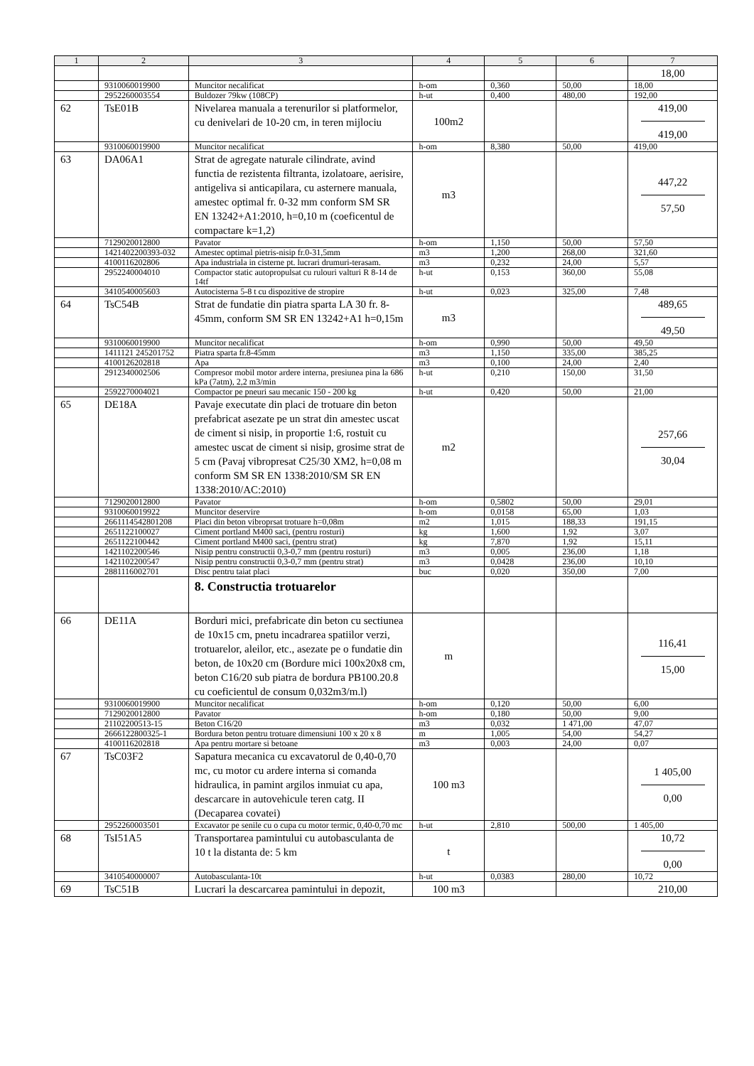| 1 | 2 | 3 | 4 | 5 | 6 | 7 |
| --- | --- | --- | --- | --- | --- | --- |
| | | | | | | 18,00 |
| | 9310060019900 | Muncitor necalificat | h-om | 0,360 | 50,00 | 18,00 |
| | 2952260003554 | Buldozer 79kw (108CP) | h-ut | 0,400 | 480,00 | 192,00 |
| 62 | TsE01B | Nivelarea manuala a terenurilor si platformelor, cu denivelari de 10-20 cm, in teren mijlociu | 100m2 | | | 419,00 419,00 |
| | 9310060019900 | Muncitor necalificat | h-om | 8,380 | 50,00 | 419,00 |
| 63 | DA06A1 | Strat de agregate naturale cilindrate, avind functia de rezistenta filtranta, izolatoare, aerisire, antigeliva si anticapilara, cu asternere manuala, amestec optimal fr. 0-32 mm conform SM SR EN 13242+A1:2010, h=0,10 m (coeficentul de compactare k=1,2) | m3 | | | 447,22 57,50 |
| | 7129020012800 | Pavator | h-om | 1,150 | 50,00 | 57,50 |
| | 1421402200393-032 | Amestec optimal pietris-nisip fr.0-31,5mm | m3 | 1,200 | 268,00 | 321,60 |
| | 4100116202806 | Apa industriala in cisterne pt. lucrari drumuri-terasam. | m3 | 0,232 | 24,00 | 5,57 |
| | 2952240004010 | Compactor static autopropulsat cu rulouri valturi R 8-14 de 14tf | h-ut | 0,153 | 360,00 | 55,08 |
| | 3410540005603 | Autocisterna 5-8 t cu dispozitive de stropire | h-ut | 0,023 | 325,00 | 7,48 |
| 64 | TsC54B | Strat de fundatie din piatra sparta LA 30 fr. 8-45mm, conform SM SR EN 13242+A1 h=0,15m | m3 | | | 489,65 49,50 |
| | 9310060019900 | Muncitor necalificat | h-om | 0,990 | 50,00 | 49,50 |
| | 1411121 245201752 | Piatra sparta fr.8-45mm | m3 | 1,150 | 335,00 | 385,25 |
| | 4100126202818 | Apa | m3 | 0,100 | 24,00 | 2,40 |
| | 2912340002506 | Compresor mobil motor ardere interna, presiunea pina la 686 kPa (7atm), 2,2 m3/min | h-ut | 0,210 | 150,00 | 31,50 |
| | 2592270004021 | Compactor pe pneuri sau mecanic 150 - 200 kg | h-ut | 0,420 | 50,00 | 21,00 |
| 65 | DE18A | Pavaje executate din placi de trotuare din beton prefabricat asezate pe un strat din amestec uscat de ciment si nisip, in proportie 1:6, rostuit cu amestec uscat de ciment si nisip, grosime strat de 5 cm (Pavaj vibropresat C25/30 XM2, h=0,08 m conform SM SR EN 1338:2010/SM SR EN 1338:2010/AC:2010) | m2 | | | 257,66 30,04 |
| | 7129020012800 | Pavator | h-om | 0,5802 | 50,00 | 29,01 |
| | 9310060019922 | Muncitor deservire | h-om | 0,0158 | 65,00 | 1,03 |
| | 2661114542801208 | Placi din beton vibroprsat trotuare h=0,08m | m2 | 1,015 | 188,33 | 191,15 |
| | 2651122100027 | Ciment portland M400 saci, (pentru rosturi) | kg | 1,600 | 1,92 | 3,07 |
| | 2651122100442 | Ciment portland M400 saci, (pentru strat) | kg | 7,870 | 1,92 | 15,11 |
| | 1421102200546 | Nisip pentru constructii 0,3-0,7 mm (pentru rosturi) | m3 | 0,005 | 236,00 | 1,18 |
| | 1421102200547 | Nisip pentru constructii 0,3-0,7 mm (pentru strat) | m3 | 0,0428 | 236,00 | 10,10 |
| | 2881116002701 | Disc pentru taiat placi | buc | 0,020 | 350,00 | 7,00 |
| | | 8. Constructia trotuarelor | | | | |
| 66 | DE11A | Borduri mici, prefabricate din beton cu sectiunea de 10x15 cm, pnetu incadrarea spatiilor verzi, trotuarelor, aleilor, etc., asezate pe o fundatie din beton, de 10x20 cm (Bordure mici 100x20x8 cm, beton C16/20 sub piatra de bordura PB100.20.8 cu coeficientul de consum 0,032m3/m.l) | m | | | 116,41 15,00 |
| | 9310060019900 | Muncitor necalificat | h-om | 0,120 | 50,00 | 6,00 |
| | 7129020012800 | Pavator | h-om | 0,180 | 50,00 | 9,00 |
| | 21102200513-15 | Beton C16/20 | m3 | 0,032 | 1 471,00 | 47,07 |
| | 2666122800325-1 | Bordura beton pentru trotuare dimensiuni 100 x 20 x 8 | m | 1,005 | 54,00 | 54,27 |
| | 4100116202818 | Apa pentru mortare si betoane | m3 | 0,003 | 24,00 | 0,07 |
| 67 | TsC03F2 | Sapatura mecanica cu excavatorul de 0,40-0,70 mc, cu motor cu ardere interna si comanda hidraulica, in pamint argilos inmuiat cu apa, descarcare in autovehicule teren catg. II (Decaparea covatei) | 100 m3 | | | 1 405,00 0,00 |
| | 2952260003501 | Excavator pe senile cu o cupa cu motor termic, 0,40-0,70 mc | h-ut | 2,810 | 500,00 | 1 405,00 |
| 68 | TsI51A5 | Transportarea pamintului cu autobasculanta de 10 t la distanta de: 5 km | t | | | 10,72 0,00 |
| | 3410540000007 | Autobasculanta-10t | h-ut | 0,0383 | 280,00 | 10,72 |
| 69 | TsC51B | Lucrari la descarcarea pamintului in depozit, | 100 m3 | | | 210,00 |